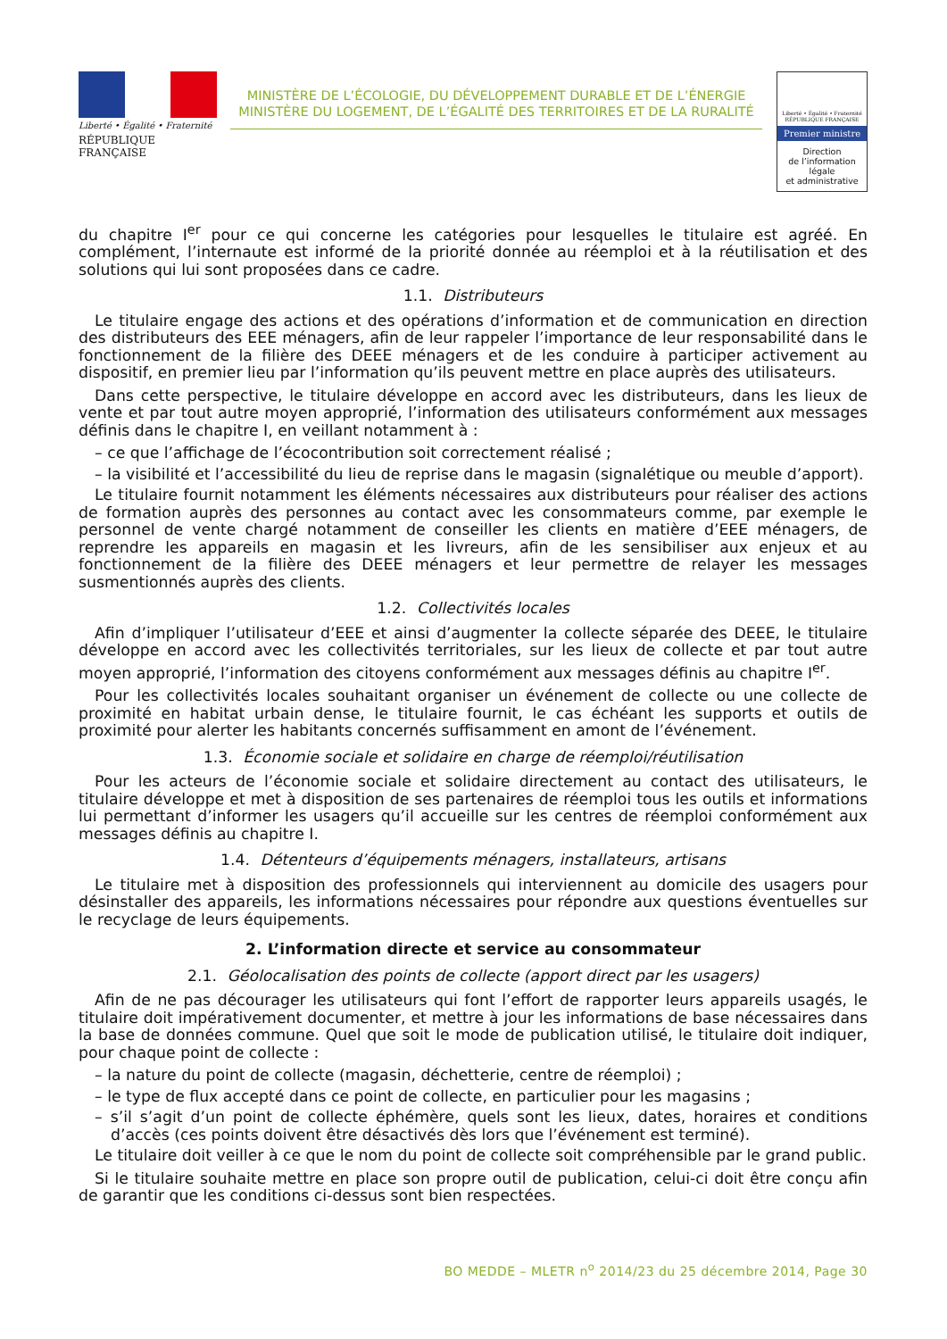Liberté • Égalité • Fraternité
RÉPUBLIQUE FRANÇAISE
MINISTÈRE DE L’ÉCOLOGIE, DU DÉVELOPPEMENT DURABLE ET DE L’ÉNERGIE
MINISTÈRE DU LOGEMENT, DE L’ÉGALITÉ DES TERRITOIRES ET DE LA RURALITÉ
Liberté • Égalité • Fraternité
RÉPUBLIQUE FRANÇAISE
Premier ministre
Direction
de l’information
légale
et administrative
du chapitre I<sup>er</sup> pour ce qui concerne les catégories pour lesquelles le titulaire est agréé. En complément, l’internaute est informé de la priorité donnée au réemploi et à la réutilisation et des solutions qui lui sont proposées dans ce cadre.
1.1. Distributeurs
Le titulaire engage des actions et des opérations d’information et de communication en direction des distributeurs des EEE ménagers, afin de leur rappeler l’importance de leur responsabilité dans le fonctionnement de la filière des DEEE ménagers et de les conduire à participer activement au dispositif, en premier lieu par l’information qu’ils peuvent mettre en place auprès des utilisateurs.
Dans cette perspective, le titulaire développe en accord avec les distributeurs, dans les lieux de vente et par tout autre moyen approprié, l’information des utilisateurs conformément aux messages définis dans le chapitre I, en veillant notamment à :
– ce que l’affichage de l’écocontribution soit correctement réalisé ;
– la visibilité et l’accessibilité du lieu de reprise dans le magasin (signalétique ou meuble d’apport).
Le titulaire fournit notamment les éléments nécessaires aux distributeurs pour réaliser des actions de formation auprès des personnes au contact avec les consommateurs comme, par exemple le personnel de vente chargé notamment de conseiller les clients en matière d’EEE ménagers, de reprendre les appareils en magasin et les livreurs, afin de les sensibiliser aux enjeux et au fonctionnement de la filière des DEEE ménagers et leur permettre de relayer les messages susmentionnés auprès des clients.
1.2. Collectivités locales
Afin d’impliquer l’utilisateur d’EEE et ainsi d’augmenter la collecte séparée des DEEE, le titulaire développe en accord avec les collectivités territoriales, sur les lieux de collecte et par tout autre moyen approprié, l’information des citoyens conformément aux messages définis au chapitre I<sup>er</sup>.
Pour les collectivités locales souhaitant organiser un événement de collecte ou une collecte de proximité en habitat urbain dense, le titulaire fournit, le cas échéant les supports et outils de proximité pour alerter les habitants concernés suffisamment en amont de l’événement.
1.3. Économie sociale et solidaire en charge de réemploi/réutilisation
Pour les acteurs de l’économie sociale et solidaire directement au contact des utilisateurs, le titulaire développe et met à disposition de ses partenaires de réemploi tous les outils et informations lui permettant d’informer les usagers qu’il accueille sur les centres de réemploi conformément aux messages définis au chapitre I.
1.4. Détenteurs d’équipements ménagers, installateurs, artisans
Le titulaire met à disposition des professionnels qui interviennent au domicile des usagers pour désinstaller des appareils, les informations nécessaires pour répondre aux questions éventuelles sur le recyclage de leurs équipements.
2. L’information directe et service au consommateur
2.1. Géolocalisation des points de collecte (apport direct par les usagers)
Afin de ne pas décourager les utilisateurs qui font l’effort de rapporter leurs appareils usagés, le titulaire doit impérativement documenter, et mettre à jour les informations de base nécessaires dans la base de données commune. Quel que soit le mode de publication utilisé, le titulaire doit indiquer, pour chaque point de collecte :
– la nature du point de collecte (magasin, déchetterie, centre de réemploi) ;
– le type de flux accepté dans ce point de collecte, en particulier pour les magasins ;
– s’il s’agit d’un point de collecte éphémère, quels sont les lieux, dates, horaires et conditions d’accès (ces points doivent être désactivés dès lors que l’événement est terminé).
Le titulaire doit veiller à ce que le nom du point de collecte soit compréhensible par le grand public.
Si le titulaire souhaite mettre en place son propre outil de publication, celui-ci doit être conçu afin de garantir que les conditions ci-dessus sont bien respectées.
BO MEDDE – MLETR n<sup>o</sup> 2014/23 du 25 décembre 2014, Page 30